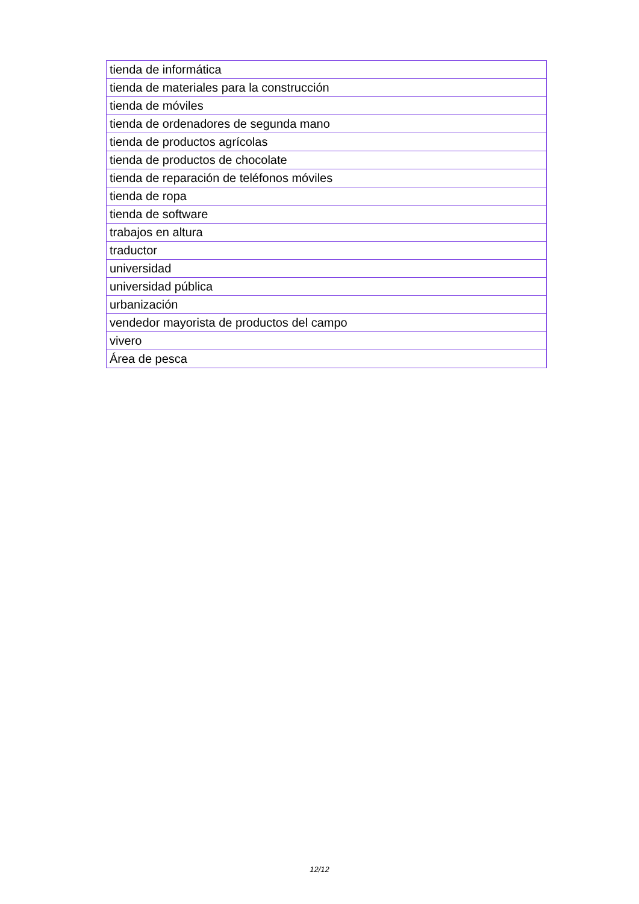| tienda de informática |
| tienda de materiales para la construcción |
| tienda de móviles |
| tienda de ordenadores de segunda mano |
| tienda de productos agrícolas |
| tienda de productos de chocolate |
| tienda de reparación de teléfonos móviles |
| tienda de ropa |
| tienda de software |
| trabajos en altura |
| traductor |
| universidad |
| universidad pública |
| urbanización |
| vendedor mayorista de productos del campo |
| vivero |
| Área de pesca |
12/12